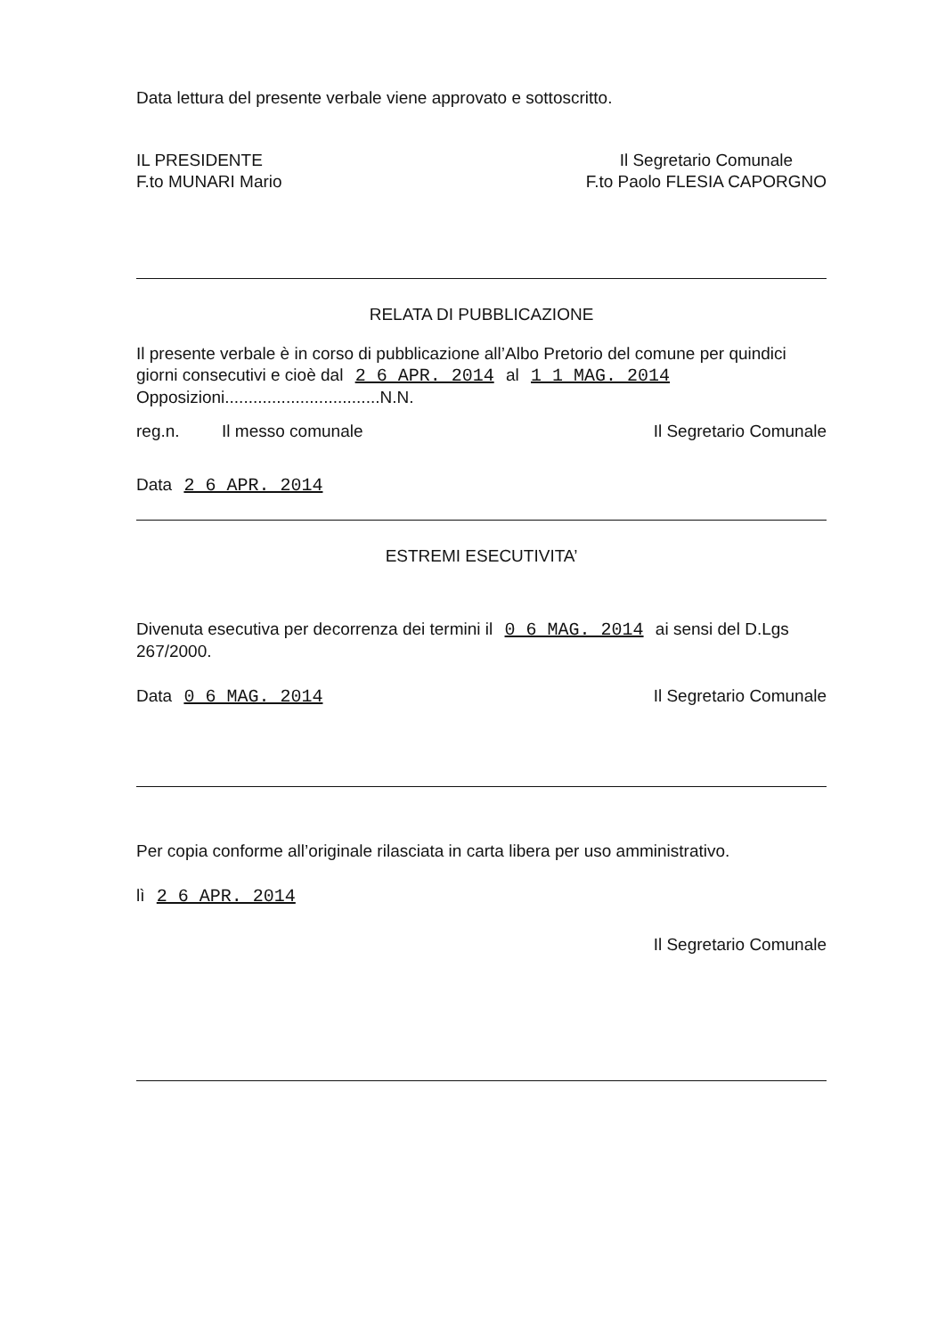Data lettura del presente verbale viene approvato e sottoscritto.
IL PRESIDENTE
F.to MUNARI Mario
Il Segretario Comunale
F.to Paolo FLESIA CAPORGNO
RELATA DI PUBBLICAZIONE
Il presente verbale è in corso di pubblicazione all’Albo Pretorio del comune per quindici giorni consecutivi e cioè dal 2 6 APR. 2014 al 1 1 MAG. 2014
Opposizioni.................................N.N.
reg.n. Il messo comunale
Il Segretario Comunale
Data 2 6 APR. 2014
ESTREMI ESECUTIVITA’
Divenuta esecutiva per decorrenza dei termini il 0 6 MAG. 2014 ai sensi del D.Lgs 267/2000.
Data 0 6 MAG. 2014 Il Segretario Comunale
Per copia conforme all’originale rilasciata in carta libera per uso amministrativo.
lì 2 6 APR. 2014
Il Segretario Comunale